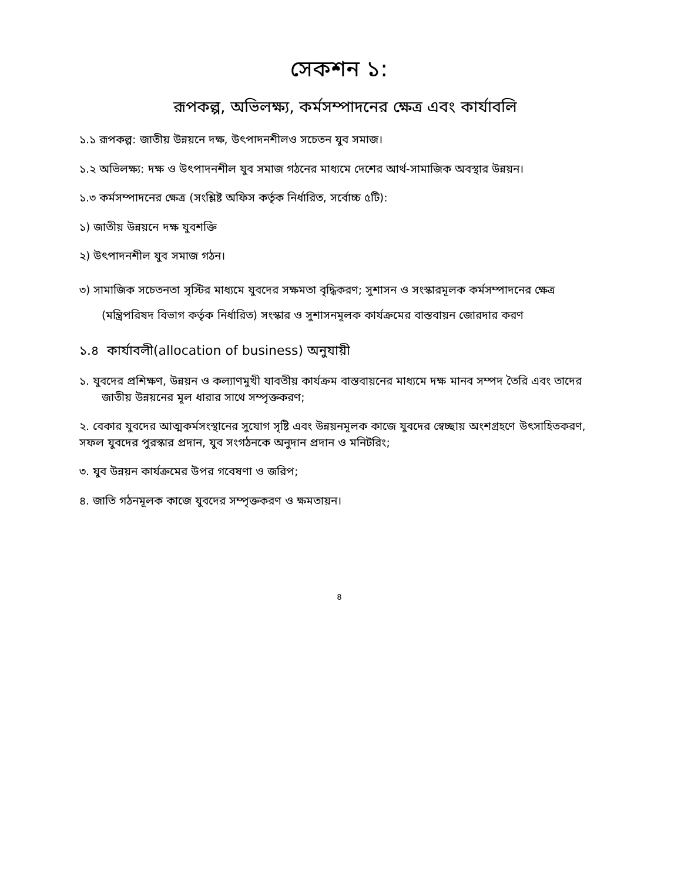সেকশন ১:
রূপকল্প, অভিলক্ষ্য, কর্মসম্পাদনের ক্ষেত্র এবং কার্যাবলি
১.১ রূপকল্প: জাতীয় উন্নয়নে দক্ষ, উৎপাদনশীলও সচেতন যুব সমাজ।
১.২ অভিলক্ষ্য: দক্ষ ও উৎপাদনশীল যুব সমাজ গঠনের মাধ্যমে দেশের আর্থ-সামাজিক অবস্থার উন্নয়ন।
১.৩ কর্মসম্পাদনের ক্ষেত্র (সংশ্লিষ্ট অফিস কর্তৃক নির্ধারিত, সর্বোচ্চ ৫টি):
১) জাতীয় উন্নয়নে দক্ষ যুবশক্তি
২) উৎপাদনশীল যুব সমাজ গঠন।
৩) সামাজিক সচেতনতা সৃস্টির মাধ্যমে যুবদের সক্ষমতা বৃদ্ধিকরণ; সুশাসন ও সংস্কারমূলক কর্মসম্পাদনের ক্ষেত্র (মন্ত্রিপরিষদ বিভাগ কর্তৃক নির্ধারিত) সংস্কার ও সুশাসনমূলক কার্যক্রমের বাস্তবায়ন জোরদার করণ
১.৪ কার্যাবলী(allocation of business) অনুযায়ী
১. যুবদের প্রশিক্ষণ, উন্নয়ন ও কল্যাণমুখী যাবতীয় কার্যক্রম বাস্তবায়নের মাধ্যমে দক্ষ মানব সম্পদ তৈরি এবং তাদের জাতীয় উন্নয়নের মূল ধারার সাথে সম্পৃক্তকরণ;
২. বেকার যুবদের আত্মকর্মসংস্থানের সুযোগ সৃষ্টি এবং উন্নয়নমূলক কাজে যুবদের স্বেচ্ছায় অংশগ্রহণে উৎসাহিতকরণ, সফল যুবদের পুরস্কার প্রদান, যুব সংগঠনকে অনুদান প্রদান ও মনিটরিং;
৩. যুব উন্নয়ন কার্যক্রমের উপর গবেষণা ও জরিপ;
৪. জাতি গঠনমূলক কাজে যুবদের সম্পৃক্তকরণ ও ক্ষমতায়ন।
৪